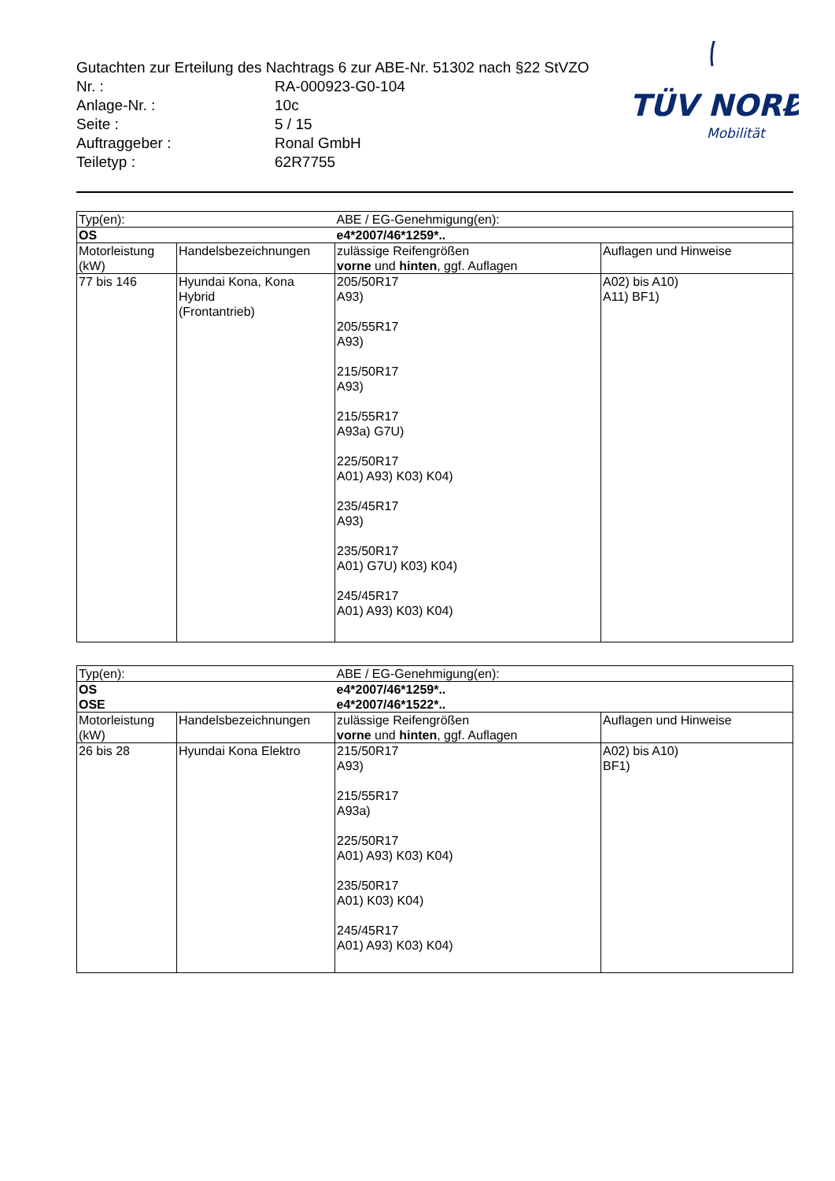Gutachten zur Erteilung des Nachtrags 6 zur ABE-Nr. 51302 nach §22 StVZO
| Nr. : | RA-000923-G0-104 |
| Anlage-Nr. : | 10c |
| Seite : | 5 / 15 |
| Auftraggeber : | Ronal GmbH |
| Teiletyp : | 62R7755 |
TÜV NORD
Mobilität
| Typ(en): | | ABE / EG-Genehmigung(en): | |
| OS | | e4*2007/46*1259*.. | |
| Motorleistung (kW) | Handelsbezeichnungen | zulässige Reifengrößen vorne und hinten , ggf. Auflagen | Auflagen und Hinweise |
| 77 bis 146 | Hyundai Kona, Kona Hybrid (Frontantrieb) | 205/50R17 A93) 205/55R17 A93) 215/50R17 A93) 215/55R17 A93a) G7U) 225/50R17 A01) A93) K03) K04) 235/45R17 A93) 235/50R17 A01) G7U) K03) K04) 245/45R17 A01) A93) K03) K04) | A02) bis A10) A11) BF1) |
| Typ(en): | | ABE / EG-Genehmigung(en): | |
| OS OSE | | e4*2007/46*1259*.. e4*2007/46*1522*.. | |
| Motorleistung (kW) | Handelsbezeichnungen | zulässige Reifengrößen vorne und hinten , ggf. Auflagen | Auflagen und Hinweise |
| 26 bis 28 | Hyundai Kona Elektro | 215/50R17 A93) 215/55R17 A93a) 225/50R17 A01) A93) K03) K04) 235/50R17 A01) K03) K04) 245/45R17 A01) A93) K03) K04) | A02) bis A10) BF1) |